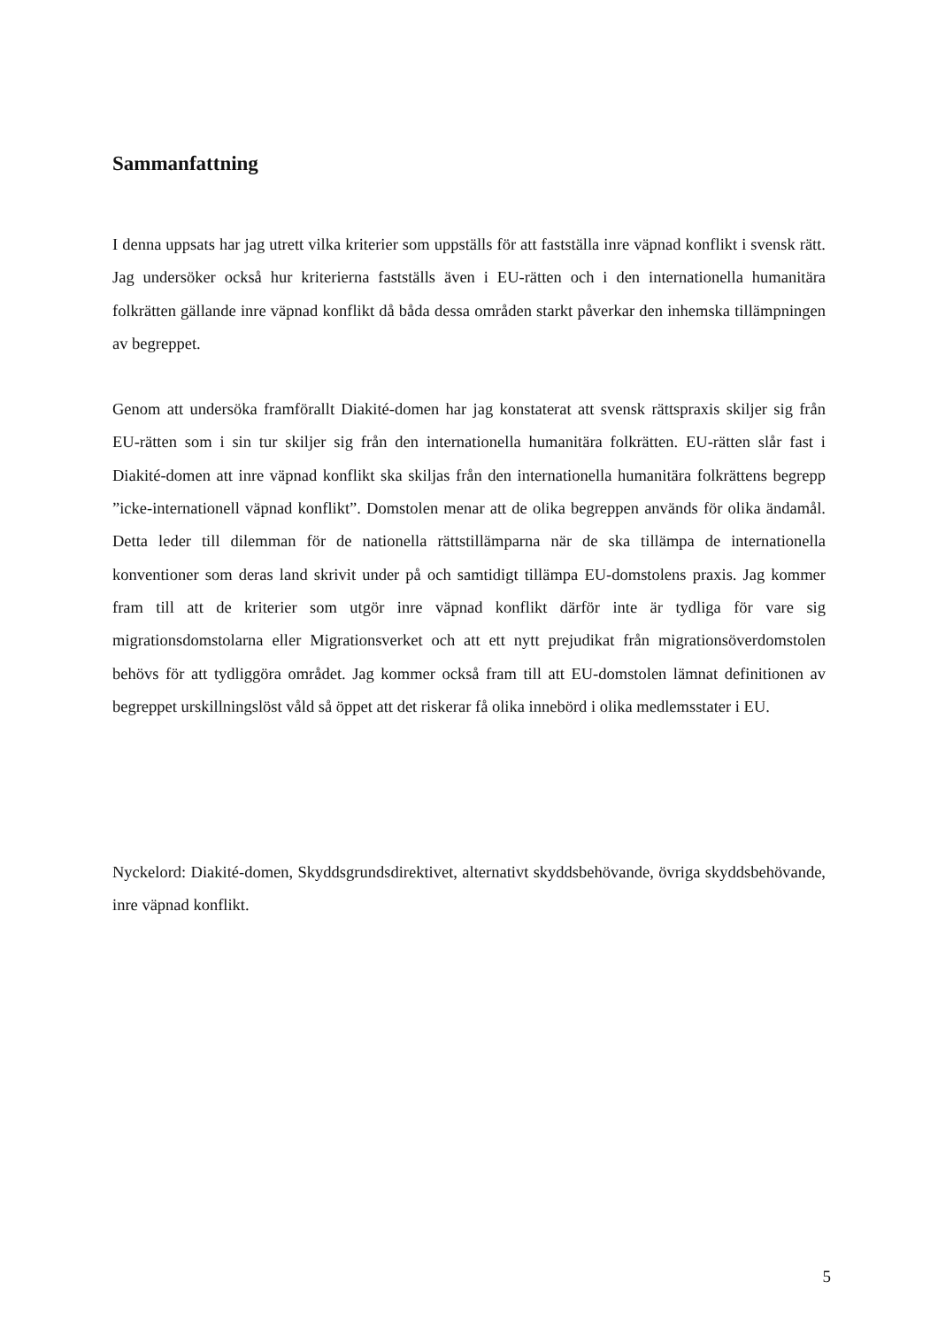Sammanfattning
I denna uppsats har jag utrett vilka kriterier som uppställs för att fastställa inre väpnad konflikt i svensk rätt. Jag undersöker också hur kriterierna fastställs även i EU-rätten och i den internationella humanitära folkrätten gällande inre väpnad konflikt då båda dessa områden starkt påverkar den inhemska tillämpningen av begreppet.
Genom att undersöka framförallt Diakité-domen har jag konstaterat att svensk rättspraxis skiljer sig från EU-rätten som i sin tur skiljer sig från den internationella humanitära folkrätten. EU-rätten slår fast i Diakité-domen att inre väpnad konflikt ska skiljas från den internationella humanitära folkrättens begrepp ”icke-internationell väpnad konflikt”. Domstolen menar att de olika begreppen används för olika ändamål. Detta leder till dilemman för de nationella rättstillämparna när de ska tillämpa de internationella konventioner som deras land skrivit under på och samtidigt tillämpa EU-domstolens praxis. Jag kommer fram till att de kriterier som utgör inre väpnad konflikt därför inte är tydliga för vare sig migrationsdomstolarna eller Migrationsverket och att ett nytt prejudikat från migrationsöverdomstolen behövs för att tydliggöra området. Jag kommer också fram till att EU-domstolen lämnat definitionen av begreppet urskillningslöst våld så öppet att det riskerar få olika innebörd i olika medlemsstater i EU.
Nyckelord: Diakité-domen, Skyddsgrundsdirektivet, alternativt skyddsbehövande, övriga skyddsbehövande, inre väpnad konflikt.
5